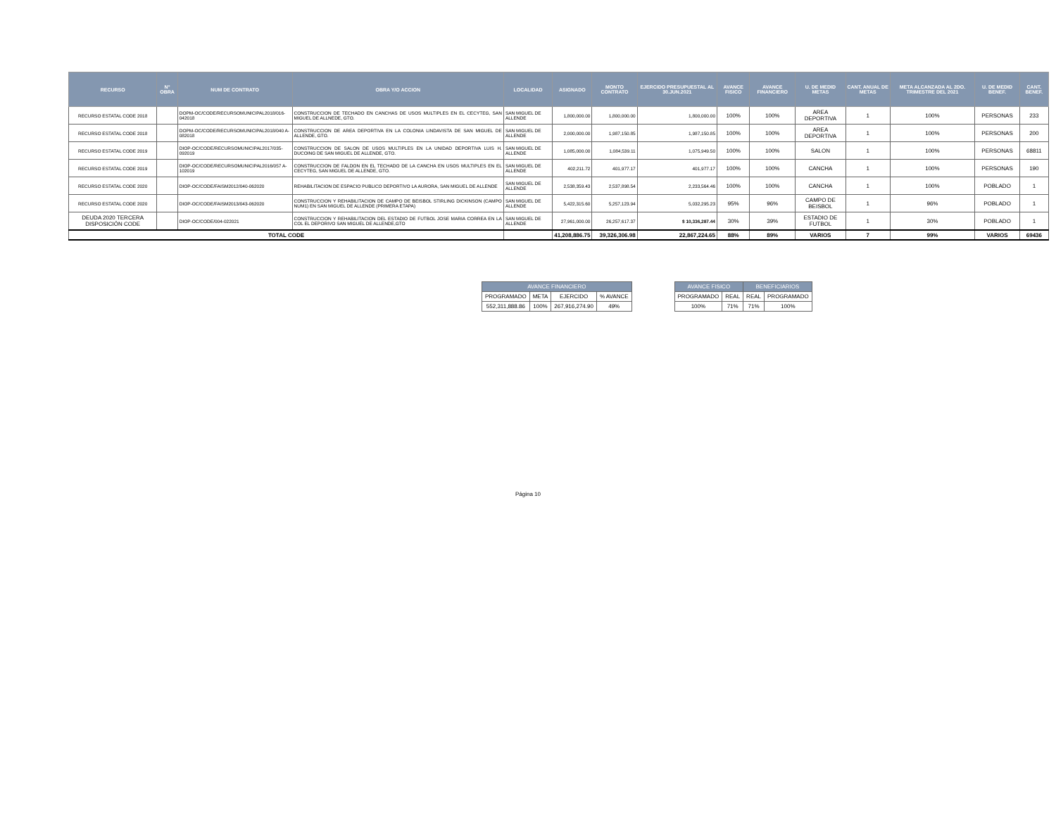| RECURSO | N° OBRA | NUM DE CONTRATO | OBRA Y/O ACCION | LOCALIDAD | ASIGNADO | MONTO CONTRATO | EJERCIDO PRESUPUESTAL AL 30.JUN.2021 | AVANCE FISICO | AVANCE FINANCIERO | U. DE MEDID METAS | CANT. ANUAL DE METAS | META ALCANZADA AL 2DO. TRIMESTRE DEL 2021 | U. DE MEDID BENEF. | CANT. BENEF. |
| --- | --- | --- | --- | --- | --- | --- | --- | --- | --- | --- | --- | --- | --- | --- |
| RECURSO ESTATAL CODE 2018 | | DOPM-OC/CODE/RECURSOMUNICIPAL2018/016-042018 | CONSTRUCCION DE TECHADO EN CANCHAS DE USOS MULTIPLES EN EL CECYTEG, SAN MIGUEL DE ALLNEDE, GTO. | SAN MIGUEL DE ALLENDE | 1,800,000.00 | 1,800,000.00 | 1,800,000.00 | 100% | 100% | AREA DEPORTIVA | 1 | 100% | PERSONAS | 233 |
| RECURSO ESTATAL CODE 2018 | | DOPM-OC/CODE/RECURSOMUNICIPAL2018/040 A-082018 | CONSTRUCCION DE AREA DEPORTIVA EN LA COLONIA LINDAVISTA DE SAN MIGUEL DE ALLENDE, GTO. | SAN MIGUEL DE ALLENDE | 2,000,000.00 | 1,987,150.85 | 1,987,150.85 | 100% | 100% | AREA DEPORTIVA | 1 | 100% | PERSONAS | 200 |
| RECURSO ESTATAL CODE 2019 | | DIOP-OC/CODE/RECURSOMUNICIPAL2017/035-092019 | CONSTRUCCION DE SALON DE USOS MULTIPLES EN LA UNIDAD DEPORTIVA LUIS H. DUCOING DE SAN MIGUEL DE ALLENDE, GTO. | SAN MIGUEL DE ALLENDE | 1,085,000.00 | 1,084,539.11 | 1,075,949.50 | 100% | 100% | SALON | 1 | 100% | PERSONAS | 68811 |
| RECURSO ESTATAL CODE 2019 | | DIOP-OC/CODE/RECURSOMUNICIPAL2016/057 A-102019 | CONSTRUCCION DE FALDON EN EL TECHADO DE LA CANCHA EN USOS MULTIPLES EN EL CECYTEG, SAN MIGUEL DE ALLENDE, GTO. | SAN MIGUEL DE ALLENDE | 402,211.72 | 401,977.17 | 401,977.17 | 100% | 100% | CANCHA | 1 | 100% | PERSONAS | 190 |
| RECURSO ESTATAL CODE 2020 | | DIOP-OC/CODE/FAISM2012/040-062020 | REHABILITACION DE ESPACIO PUBLICO DEPORTIVO LA AURORA, SAN MIGUEL DE ALLENDE | SAN MIGUEL DE ALLENDE | 2,538,359.43 | 2,537,898.54 | 2,233,564.46 | 100% | 100% | CANCHA | 1 | 100% | POBLADO | 1 |
| RECURSO ESTATAL CODE 2020 | | DIOP-OC/CODE/FAISM2013/043-062020 | CONSTRUCCION Y REHABILITACION DE CAMPO DE BEISBOL STIRLING DICKINSON (CAMPO NUM1) EN SAN MIGUEL DE ALLENDE (PRIMERA ETAPA) | SAN MIGUEL DE ALLENDE | 5,422,315.60 | 5,257,123.94 | 5,032,295.23 | 95% | 96% | CAMPO DE BEISBOL | 1 | 96% | POBLADO | 1 |
| DEUDA 2020 TERCERA DISPOSICIÓN CODE | | DIOP-OC/CODE/004-022021 | CONSTRUCCION Y REHABILITACION DEL ESTADIO DE FUTBOL JOSE MARIA CORREA EN LA COL EL DEPORIVO SAN MIGUEL DE ALLENDE,GTO | SAN MIGUEL DE ALLENDE | 27,961,000.00 | 26,257,617.37 | $ 10,336,287.44 | 30% | 39% | ESTADIO DE FUTBOL | 1 | 30% | POBLADO | 1 |
| TOTAL CODE | | | | | 41,208,886.75 | 39,326,306.98 | 22,867,224.65 | 88% | 89% | VARIOS | 7 | 99% | VARIOS | 69436 |
| AVANCE FINANCIERO | | | |
| PROGRAMADO | META | EJERCIDO | % AVANCE |
| 552,311,888.86 | 100% | 267,916,274.90 | 49% |
| AVANCE FISICO | | BENEFICIARIOS | |
| PROGRAMADO | REAL | REAL | PROGRAMADO |
| 100% | 71% | 71% | 100% |
Página 10